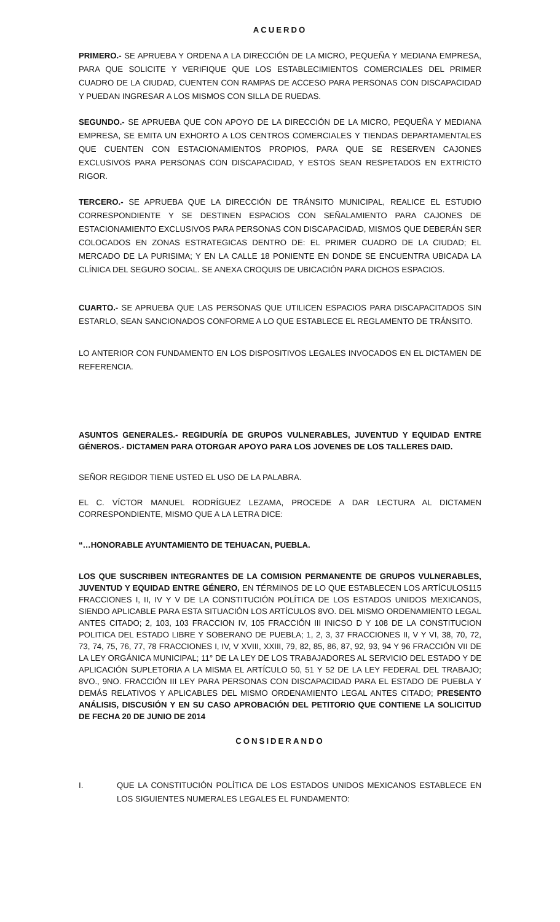ACUERDO
PRIMERO.- SE APRUEBA Y ORDENA A LA DIRECCIÓN DE LA MICRO, PEQUEÑA Y MEDIANA EMPRESA, PARA QUE SOLICITE Y VERIFIQUE QUE LOS ESTABLECIMIENTOS COMERCIALES DEL PRIMER CUADRO DE LA CIUDAD, CUENTEN CON RAMPAS DE ACCESO PARA PERSONAS CON DISCAPACIDAD Y PUEDAN INGRESAR A LOS MISMOS CON SILLA DE RUEDAS.
SEGUNDO.- SE APRUEBA QUE CON APOYO DE LA DIRECCIÓN DE LA MICRO, PEQUEÑA Y MEDIANA EMPRESA, SE EMITA UN EXHORTO A LOS CENTROS COMERCIALES Y TIENDAS DEPARTAMENTALES QUE CUENTEN CON ESTACIONAMIENTOS PROPIOS, PARA QUE SE RESERVEN CAJONES EXCLUSIVOS PARA PERSONAS CON DISCAPACIDAD, Y ESTOS SEAN RESPETADOS EN EXTRICTO RIGOR.
TERCERO.- SE APRUEBA QUE LA DIRECCIÓN DE TRÁNSITO MUNICIPAL, REALICE EL ESTUDIO CORRESPONDIENTE Y SE DESTINEN ESPACIOS CON SEÑALAMIENTO PARA CAJONES DE ESTACIONAMIENTO EXCLUSIVOS PARA PERSONAS CON DISCAPACIDAD, MISMOS QUE DEBERÁN SER COLOCADOS EN ZONAS ESTRATEGICAS DENTRO DE: EL PRIMER CUADRO DE LA CIUDAD; EL MERCADO DE LA PURISIMA; Y EN LA CALLE 18 PONIENTE EN DONDE SE ENCUENTRA UBICADA LA CLÍNICA DEL SEGURO SOCIAL. SE ANEXA CROQUIS DE UBICACIÓN PARA DICHOS ESPACIOS.
CUARTO.- SE APRUEBA QUE LAS PERSONAS QUE UTILICEN ESPACIOS PARA DISCAPACITADOS SIN ESTARLO, SEAN SANCIONADOS CONFORME A LO QUE ESTABLECE EL REGLAMENTO DE TRÁNSITO.
LO ANTERIOR CON FUNDAMENTO EN LOS DISPOSITIVOS LEGALES INVOCADOS EN EL DICTAMEN DE REFERENCIA.
ASUNTOS GENERALES.- REGIDURÍA DE GRUPOS VULNERABLES, JUVENTUD Y EQUIDAD ENTRE GÉNEROS.- DICTAMEN PARA OTORGAR APOYO PARA LOS JOVENES DE LOS TALLERES DAID.
SEÑOR REGIDOR TIENE USTED EL USO DE LA PALABRA.
EL C. VÍCTOR MANUEL RODRÍGUEZ LEZAMA, PROCEDE A DAR LECTURA AL DICTAMEN CORRESPONDIENTE, MISMO QUE A LA LETRA DICE:
“…HONORABLE AYUNTAMIENTO DE TEHUACAN, PUEBLA.
LOS QUE SUSCRIBEN INTEGRANTES DE LA COMISION PERMANENTE DE GRUPOS VULNERABLES, JUVENTUD Y EQUIDAD ENTRE GÉNERO, EN TÉRMINOS DE LO QUE ESTABLECEN LOS ARTÍCULOS115 FRACCIONES I, II, IV Y V DE LA CONSTITUCIÓN POLÍTICA DE LOS ESTADOS UNIDOS MEXICANOS, SIENDO APLICABLE PARA ESTA SITUACIÓN LOS ARTÍCULOS 8VO. DEL MISMO ORDENAMIENTO LEGAL ANTES CITADO; 2, 103, 103 FRACCION IV, 105 FRACCIÓN III INICSO D Y 108 DE LA CONSTITUCION POLITICA DEL ESTADO LIBRE Y SOBERANO DE PUEBLA; 1, 2, 3, 37 FRACCIONES II, V Y VI, 38, 70, 72, 73, 74, 75, 76, 77, 78 FRACCIONES I, IV, V XVIII, XXIII, 79, 82, 85, 86, 87, 92, 93, 94 Y 96 FRACCIÓN VII DE LA LEY ORGÁNICA MUNICIPAL; 11° DE LA LEY DE LOS TRABAJADORES AL SERVICIO DEL ESTADO Y DE APLICACIÓN SUPLETORIA A LA MISMA EL ARTÍCULO 50, 51 Y 52 DE LA LEY FEDERAL DEL TRABAJO; 8VO., 9NO. FRACCIÓN III LEY PARA PERSONAS CON DISCAPACIDAD PARA EL ESTADO DE PUEBLA Y DEMÁS RELATIVOS Y APLICABLES DEL MISMO ORDENAMIENTO LEGAL ANTES CITADO; PRESENTO ANÁLISIS, DISCUSIÓN Y EN SU CASO APROBACIÓN DEL PETITORIO QUE CONTIENE LA SOLICITUD DE FECHA 20 DE JUNIO DE 2014
CONSIDERANDO
I. QUE LA CONSTITUCIÓN POLÍTICA DE LOS ESTADOS UNIDOS MEXICANOS ESTABLECE EN LOS SIGUIENTES NUMERALES LEGALES EL FUNDAMENTO: